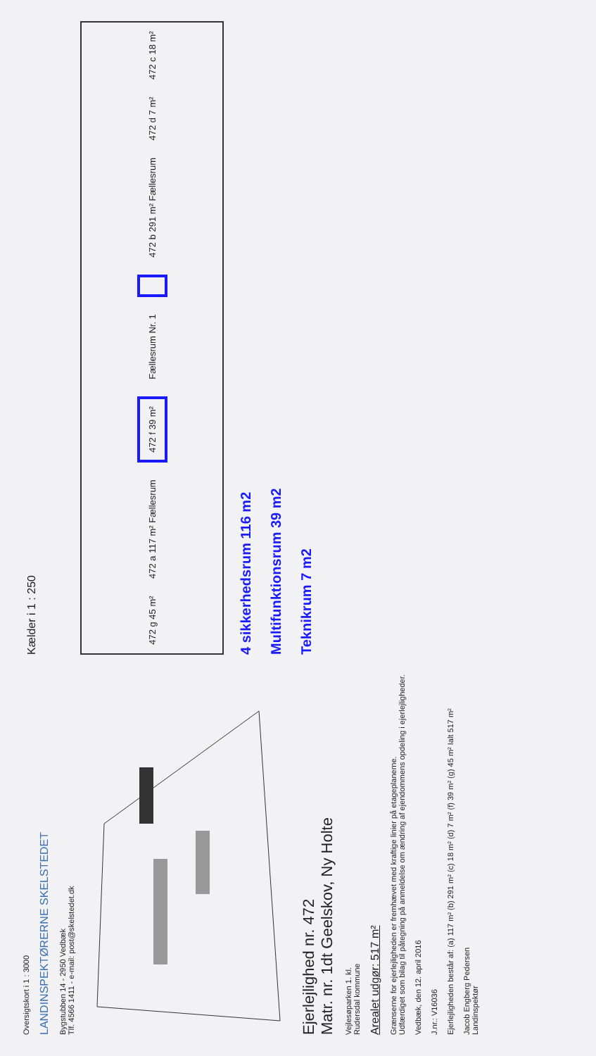Oversigtskort i 1 : 3000
LANDINSPEKTØRERNE SKELSTEDET
Bygstubben 14 - 2950 Vedbæk
Tlf. 4566 1411 - e-mail: post@skelstedet.dk
Ejerlejlighed nr. 472
Matr. nr. 1dt Geelskov, Ny Holte
Vejlesøparken 1. kl.
Rudersdal kommune
Arealet udgør: 517 m²
Grænserne for ejerlejligheden er fremhævet med kraftige linier på etageplanerne.
Udfærdiget som bilag til påtegning på anmeldelse om ændring af ejendommens opdeling i ejerlejligheder.
Vedbæk, den 12. april 2016
J.nr.: V16036
Ejerlejligheden består af: (a) 117 m² (b) 291 m² (c) 18 m² (d) 7 m² (f) 39 m² (g) 45 m² Ialt 517 m²
Jacob Engberg Pedersen
Landinspektør
Kælder i 1 : 250
472 g 45 m² 472 a 117 m² Fællesrum 472 f 39 m² Fællesrum Nr. 1 472 b 291 m² Fællesrum 472 d 7 m² 472 c 18 m²
4 sikkerhedsrum 116 m2
Multifunktionsrum 39 m2
Teknikrum 7 m2